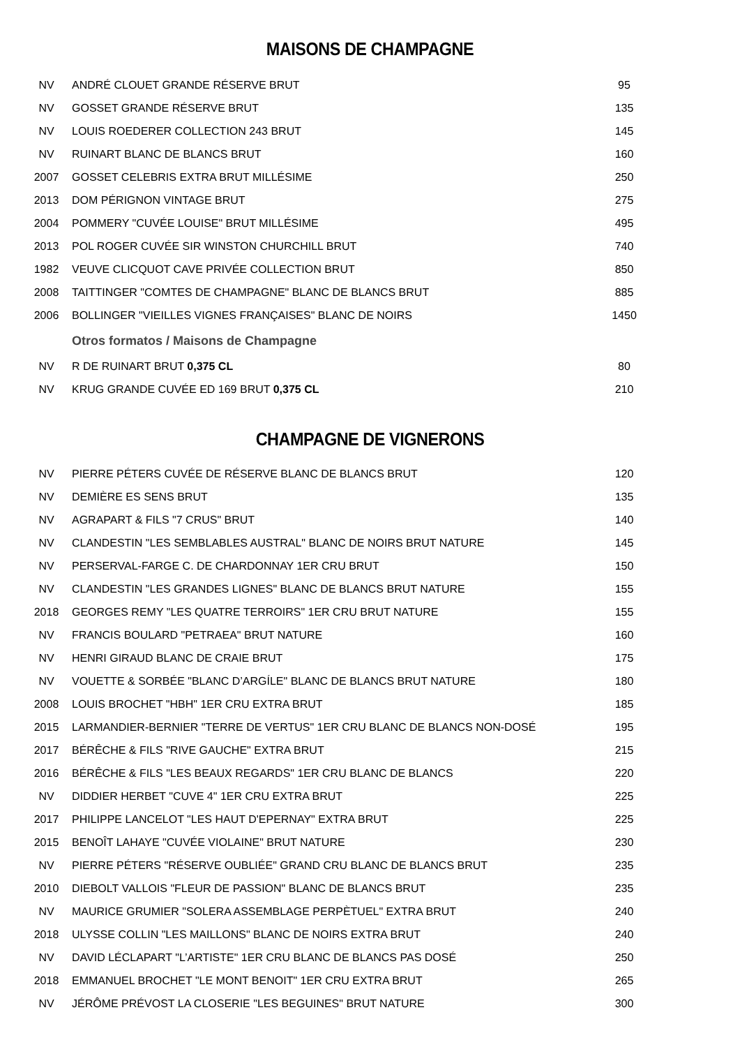MAISONS DE CHAMPAGNE
| NV | ANDRÉ CLOUET GRANDE RÉSERVE BRUT | 95 |
| NV | GOSSET GRANDE RÉSERVE BRUT | 135 |
| NV | LOUIS ROEDERER COLLECTION 243 BRUT | 145 |
| NV | RUINART BLANC DE BLANCS BRUT | 160 |
| 2007 | GOSSET CELEBRIS EXTRA BRUT MILLÉSIME | 250 |
| 2013 | DOM PÉRIGNON VINTAGE BRUT | 275 |
| 2004 | POMMERY "CUVÉE LOUISE" BRUT MILLÉSIME | 495 |
| 2013 | POL ROGER CUVÉE SIR WINSTON CHURCHILL BRUT | 740 |
| 1982 | VEUVE CLICQUOT CAVE PRIVÉE COLLECTION BRUT | 850 |
| 2008 | TAITTINGER "COMTES DE CHAMPAGNE" BLANC DE BLANCS BRUT | 885 |
| 2006 | BOLLINGER "VIEILLES VIGNES FRANÇAISES" BLANC DE NOIRS | 1450 |
| | Otros formatos / Maisons de Champagne | |
| NV | R DE RUINART BRUT 0,375 CL | 80 |
| NV | KRUG GRANDE CUVÉE ED 169 BRUT 0,375 CL | 210 |
CHAMPAGNE DE VIGNERONS
| NV | PIERRE PÉTERS CUVÉE DE RÉSERVE BLANC DE BLANCS BRUT | 120 |
| NV | DEMIÈRE ES SENS BRUT | 135 |
| NV | AGRAPART & FILS "7 CRUS" BRUT | 140 |
| NV | CLANDESTIN "LES SEMBLABLES AUSTRAL" BLANC DE NOIRS BRUT NATURE | 145 |
| NV | PERSERVAL-FARGE C. DE CHARDONNAY 1ER CRU BRUT | 150 |
| NV | CLANDESTIN "LES GRANDES LIGNES" BLANC DE BLANCS BRUT NATURE | 155 |
| 2018 | GEORGES REMY "LES QUATRE TERROIRS" 1ER CRU BRUT NATURE | 155 |
| NV | FRANCIS BOULARD "PETRAEA" BRUT NATURE | 160 |
| NV | HENRI GIRAUD BLANC DE CRAIE BRUT | 175 |
| NV | VOUETTE & SORBÉE "BLANC D’ARGÍLE" BLANC DE BLANCS BRUT NATURE | 180 |
| 2008 | LOUIS BROCHET "HBH" 1ER CRU EXTRA BRUT | 185 |
| 2015 | LARMANDIER-BERNIER "TERRE DE VERTUS" 1ER CRU BLANC DE BLANCS NON-DOSÉ | 195 |
| 2017 | BÉRÊCHE & FILS "RIVE GAUCHE" EXTRA BRUT | 215 |
| 2016 | BÉRÊCHE & FILS "LES BEAUX REGARDS" 1ER CRU BLANC DE BLANCS | 220 |
| NV | DIDDIER HERBET "CUVE 4" 1ER CRU EXTRA BRUT | 225 |
| 2017 | PHILIPPE LANCELOT "LES HAUT D'EPERNAY" EXTRA BRUT | 225 |
| 2015 | BENOÎT LAHAYE "CUVÉE VIOLAINE" BRUT NATURE | 230 |
| NV | PIERRE PÉTERS "RÉSERVE OUBLIÉE" GRAND CRU BLANC DE BLANCS BRUT | 235 |
| 2010 | DIEBOLT VALLOIS "FLEUR DE PASSION" BLANC DE BLANCS BRUT | 235 |
| NV | MAURICE GRUMIER "SOLERA ASSEMBLAGE PERPÈTUEL" EXTRA BRUT | 240 |
| 2018 | ULYSSE COLLIN "LES MAILLONS" BLANC DE NOIRS EXTRA BRUT | 240 |
| NV | DAVID LÉCLAPART "L’ARTISTE" 1ER CRU BLANC DE BLANCS PAS DOSÉ | 250 |
| 2018 | EMMANUEL BROCHET "LE MONT BENOIT" 1ER CRU EXTRA BRUT | 265 |
| NV | JÉRÔME PRÉVOST LA CLOSERIE "LES BEGUINES" BRUT NATURE | 300 |